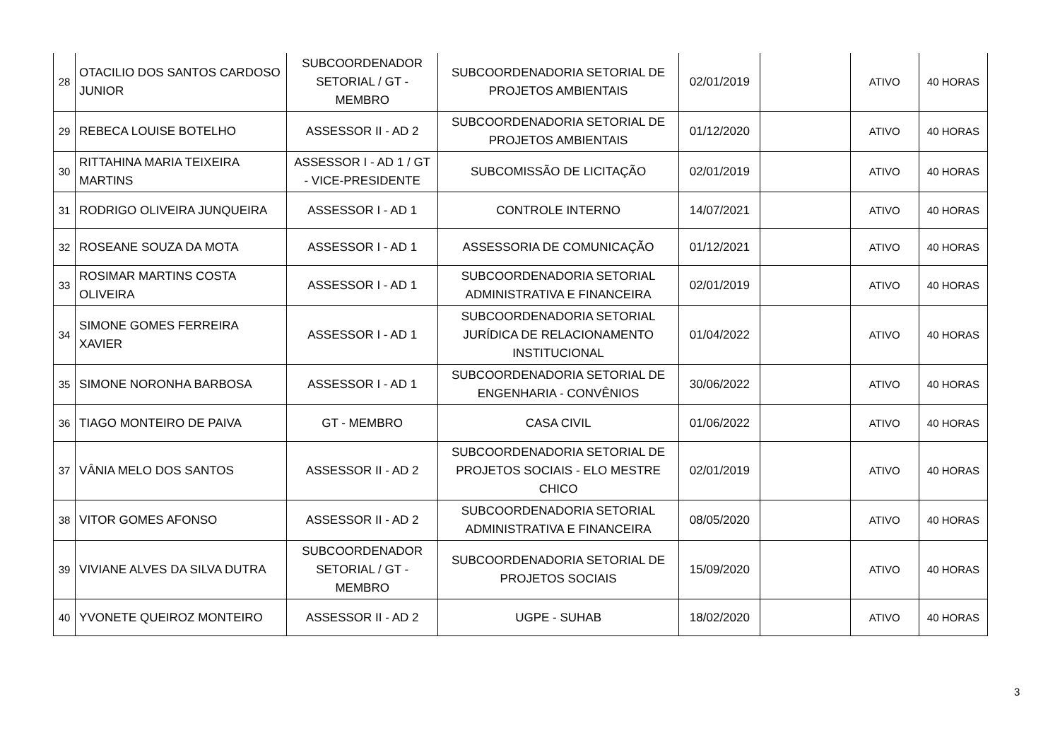| 28 | OTACILIO DOS SANTOS CARDOSO JUNIOR | SUBCOORDENADOR SETORIAL / GT - MEMBRO | SUBCOORDENADORIA SETORIAL DE PROJETOS AMBIENTAIS | 02/01/2019 | | ATIVO | 40 HORAS |
| 29 | REBECA LOUISE BOTELHO | ASSESSOR II - AD 2 | SUBCOORDENADORIA SETORIAL DE PROJETOS AMBIENTAIS | 01/12/2020 | | ATIVO | 40 HORAS |
| 30 | RITTAHINA MARIA TEIXEIRA MARTINS | ASSESSOR I - AD 1 / GT - VICE-PRESIDENTE | SUBCOMISSÃO DE LICITAÇÃO | 02/01/2019 | | ATIVO | 40 HORAS |
| 31 | RODRIGO OLIVEIRA JUNQUEIRA | ASSESSOR I - AD 1 | CONTROLE INTERNO | 14/07/2021 | | ATIVO | 40 HORAS |
| 32 | ROSEANE SOUZA DA MOTA | ASSESSOR I - AD 1 | ASSESSORIA DE COMUNICAÇÃO | 01/12/2021 | | ATIVO | 40 HORAS |
| 33 | ROSIMAR MARTINS COSTA OLIVEIRA | ASSESSOR I - AD 1 | SUBCOORDENADORIA SETORIAL ADMINISTRATIVA E FINANCEIRA | 02/01/2019 | | ATIVO | 40 HORAS |
| 34 | SIMONE GOMES FERREIRA XAVIER | ASSESSOR I - AD 1 | SUBCOORDENADORIA SETORIAL JURÍDICA DE RELACIONAMENTO INSTITUCIONAL | 01/04/2022 | | ATIVO | 40 HORAS |
| 35 | SIMONE NORONHA BARBOSA | ASSESSOR I - AD 1 | SUBCOORDENADORIA SETORIAL DE ENGENHARIA - CONVÊNIOS | 30/06/2022 | | ATIVO | 40 HORAS |
| 36 | TIAGO MONTEIRO DE PAIVA | GT - MEMBRO | CASA CIVIL | 01/06/2022 | | ATIVO | 40 HORAS |
| 37 | VÂNIA MELO DOS SANTOS | ASSESSOR II - AD 2 | SUBCOORDENADORIA SETORIAL DE PROJETOS SOCIAIS - ELO MESTRE CHICO | 02/01/2019 | | ATIVO | 40 HORAS |
| 38 | VITOR GOMES AFONSO | ASSESSOR II - AD 2 | SUBCOORDENADORIA SETORIAL ADMINISTRATIVA E FINANCEIRA | 08/05/2020 | | ATIVO | 40 HORAS |
| 39 | VIVIANE ALVES DA SILVA DUTRA | SUBCOORDENADOR SETORIAL / GT - MEMBRO | SUBCOORDENADORIA SETORIAL DE PROJETOS SOCIAIS | 15/09/2020 | | ATIVO | 40 HORAS |
| 40 | YVONETE QUEIROZ MONTEIRO | ASSESSOR II - AD 2 | UGPE - SUHAB | 18/02/2020 | | ATIVO | 40 HORAS |
3